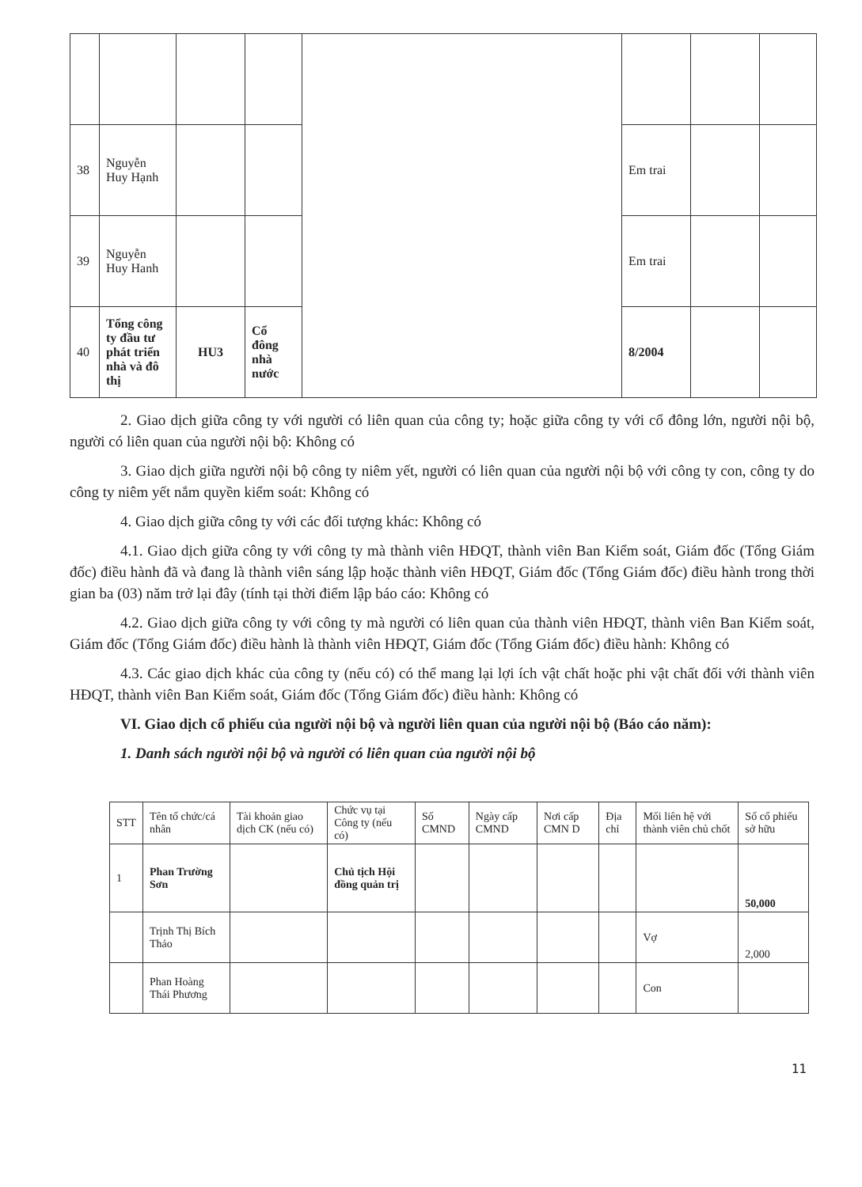| 38 | Nguyễn Huy Hạnh | | | | Em trai | | |
| 39 | Nguyễn Huy Hanh | | | | Em trai | | |
| 40 | Tổng công ty đầu tư phát triển nhà và đô thị | HU3 | Cổ đông nhà nước | | 8/2004 | | |
2. Giao dịch giữa công ty với người có liên quan của công ty; hoặc giữa công ty với cổ đông lớn, người nội bộ, người có liên quan của người nội bộ: Không có
3. Giao dịch giữa người nội bộ công ty niêm yết, người có liên quan của người nội bộ với công ty con, công ty do công ty niêm yết nắm quyền kiểm soát: Không có
4. Giao dịch giữa công ty với các đối tượng khác: Không có
4.1. Giao dịch giữa công ty với công ty mà thành viên HĐQT, thành viên Ban Kiểm soát, Giám đốc (Tổng Giám đốc) điều hành đã và đang là thành viên sáng lập hoặc thành viên HĐQT, Giám đốc (Tổng Giám đốc) điều hành trong thời gian ba (03) năm trở lại đây (tính tại thời điểm lập báo cáo: Không có
4.2. Giao dịch giữa công ty với công ty mà người có liên quan của thành viên HĐQT, thành viên Ban Kiểm soát, Giám đốc (Tổng Giám đốc) điều hành là thành viên HĐQT, Giám đốc (Tổng Giám đốc) điều hành: Không có
4.3. Các giao dịch khác của công ty (nếu có) có thể mang lại lợi ích vật chất hoặc phi vật chất đối với thành viên HĐQT, thành viên Ban Kiểm soát, Giám đốc (Tổng Giám đốc) điều hành: Không có
VI. Giao dịch cổ phiếu của người nội bộ và người liên quan của người nội bộ (Báo cáo năm):
1. Danh sách người nội bộ và người có liên quan của người nội bộ
| STT | Tên tổ chức/cá nhân | Tài khoản giao dịch CK (nếu có) | Chức vụ tại Công ty (nếu có) | Số CMND | Ngày cấp CMND | Nơi cấp CMN D | Địa chỉ | Mối liên hệ với thành viên chủ chốt | Số cổ phiếu sở hữu |
| --- | --- | --- | --- | --- | --- | --- | --- | --- | --- |
| 1 | Phan Trường Sơn | | Chủ tịch Hội đồng quản trị | | | | | | 50,000 |
| | Trịnh Thị Bích Thảo | | | | | | | Vợ | 2,000 |
| | Phan Hoàng Thái Phương | | | | | | | Con | |
11